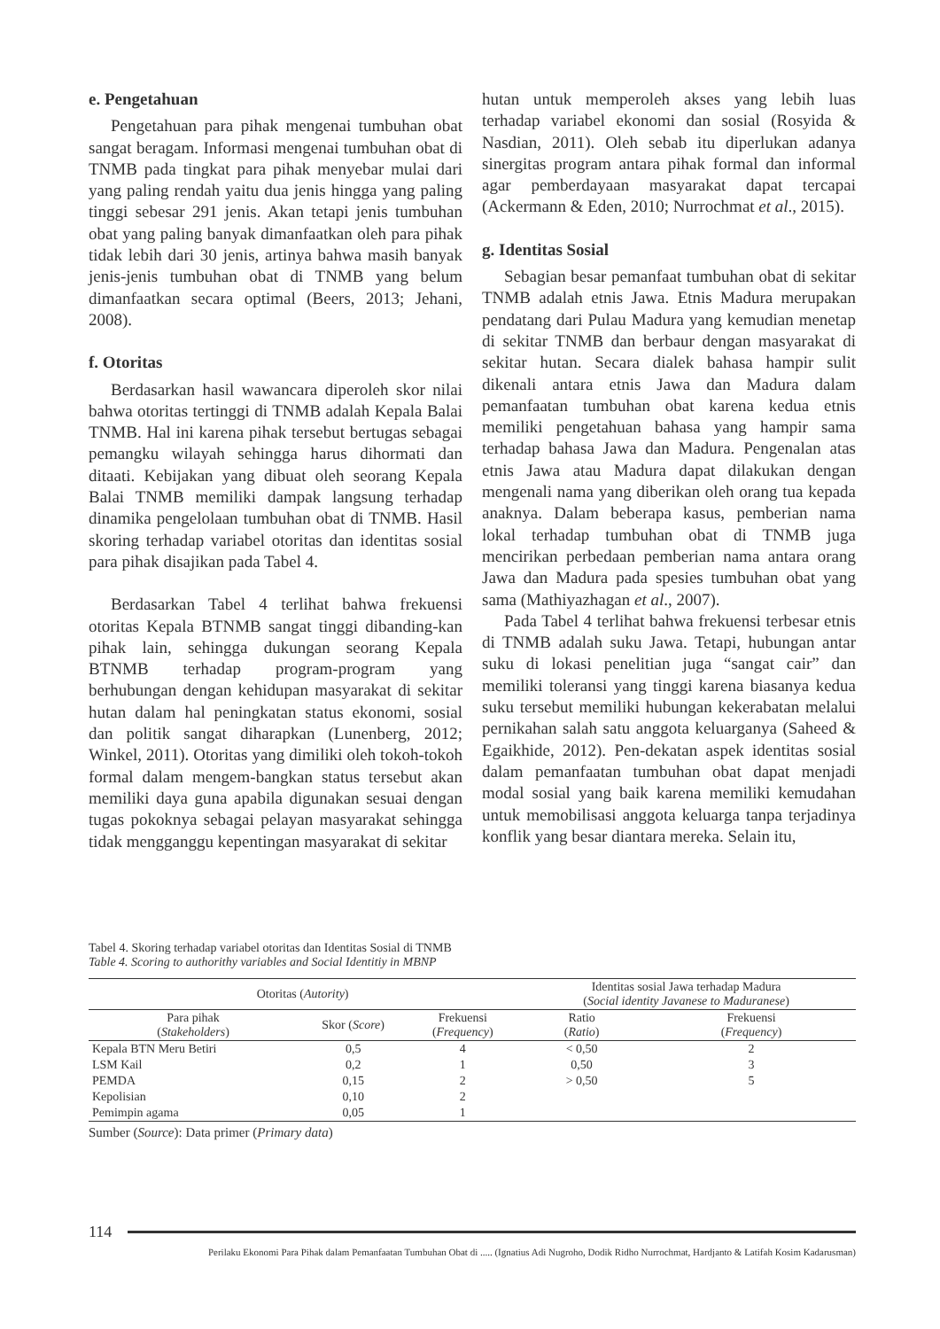e. Pengetahuan
Pengetahuan para pihak mengenai tumbuhan obat sangat beragam. Informasi mengenai tumbuhan obat di TNMB pada tingkat para pihak menyebar mulai dari yang paling rendah yaitu dua jenis hingga yang paling tinggi sebesar 291 jenis. Akan tetapi jenis tumbuhan obat yang paling banyak dimanfaatkan oleh para pihak tidak lebih dari 30 jenis, artinya bahwa masih banyak jenis-jenis tumbuhan obat di TNMB yang belum dimanfaatkan secara optimal (Beers, 2013; Jehani, 2008).
f. Otoritas
Berdasarkan hasil wawancara diperoleh skor nilai bahwa otoritas tertinggi di TNMB adalah Kepala Balai TNMB. Hal ini karena pihak tersebut bertugas sebagai pemangku wilayah sehingga harus dihormati dan ditaati. Kebijakan yang dibuat oleh seorang Kepala Balai TNMB memiliki dampak langsung terhadap dinamika pengelolaan tumbuhan obat di TNMB. Hasil skoring terhadap variabel otoritas dan identitas sosial para pihak disajikan pada Tabel 4.
Berdasarkan Tabel 4 terlihat bahwa frekuensi otoritas Kepala BTNMB sangat tinggi dibanding-kan pihak lain, sehingga dukungan seorang Kepala BTNMB terhadap program-program yang berhubungan dengan kehidupan masyarakat di sekitar hutan dalam hal peningkatan status ekonomi, sosial dan politik sangat diharapkan (Lunenberg, 2012; Winkel, 2011). Otoritas yang dimiliki oleh tokoh-tokoh formal dalam mengem-bangkan status tersebut akan memiliki daya guna apabila digunakan sesuai dengan tugas pokoknya sebagai pelayan masyarakat sehingga tidak mengganggu kepentingan masyarakat di sekitar
hutan untuk memperoleh akses yang lebih luas terhadap variabel ekonomi dan sosial (Rosyida & Nasdian, 2011). Oleh sebab itu diperlukan adanya sinergitas program antara pihak formal dan informal agar pemberdayaan masyarakat dapat tercapai (Ackermann & Eden, 2010; Nurrochmat et al., 2015).
g. Identitas Sosial
Sebagian besar pemanfaat tumbuhan obat di sekitar TNMB adalah etnis Jawa. Etnis Madura merupakan pendatang dari Pulau Madura yang kemudian menetap di sekitar TNMB dan berbaur dengan masyarakat di sekitar hutan. Secara dialek bahasa hampir sulit dikenali antara etnis Jawa dan Madura dalam pemanfaatan tumbuhan obat karena kedua etnis memiliki pengetahuan bahasa yang hampir sama terhadap bahasa Jawa dan Madura. Pengenalan atas etnis Jawa atau Madura dapat dilakukan dengan mengenali nama yang diberikan oleh orang tua kepada anaknya. Dalam beberapa kasus, pemberian nama lokal terhadap tumbuhan obat di TNMB juga mencirikan perbedaan pemberian nama antara orang Jawa dan Madura pada spesies tumbuhan obat yang sama (Mathiyazhagan et al., 2007).
Pada Tabel 4 terlihat bahwa frekuensi terbesar etnis di TNMB adalah suku Jawa. Tetapi, hubungan antar suku di lokasi penelitian juga “sangat cair” dan memiliki toleransi yang tinggi karena biasanya kedua suku tersebut memiliki hubungan kekerabatan melalui pernikahan salah satu anggota keluarganya (Saheed & Egaikhide, 2012). Pen-dekatan aspek identitas sosial dalam pemanfaatan tumbuhan obat dapat menjadi modal sosial yang baik karena memiliki kemudahan untuk memobilisasi anggota keluarga tanpa terjadinya konflik yang besar diantara mereka. Selain itu,
Tabel 4. Skoring terhadap variabel otoritas dan Identitas Sosial di TNMB
Table 4. Scoring to authorithy variables and Social Identitiy in MBNP
| Otoritas ( Autority ) | | | Identitas sosial Jawa terhadap Madura ( Social identity Javanese to Maduranese ) | |
| --- | --- | --- | --- | --- |
| Para pihak ( Stakeholders ) | Skor ( Score ) | Frekuensi ( Frequency ) | Ratio ( Ratio ) | Frekuensi ( Frequency ) |
| Kepala BTN Meru Betiri | 0,5 | 4 | < 0,50 | 2 |
| LSM Kail | 0,2 | 1 | 0,50 | 3 |
| PEMDA | 0,15 | 2 | > 0,50 | 5 |
| Kepolisian | 0,10 | 2 | | |
| Pemimpin agama | 0,05 | 1 | | |
Sumber (Source): Data primer (Primary data)
114
Perilaku Ekonomi Para Pihak dalam Pemanfaatan Tumbuhan Obat di ..... (Ignatius Adi Nugroho, Dodik Ridho Nurrochmat, Hardjanto & Latifah Kosim Kadarusman)